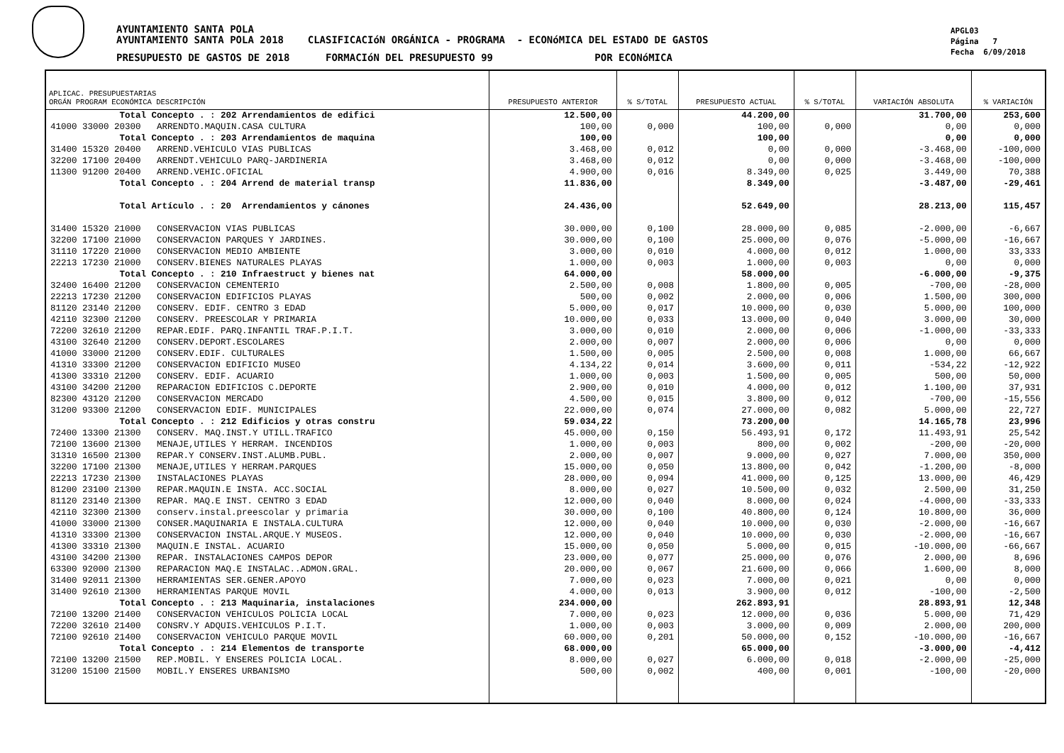AYUNTAMIENTO SANTA POLA
AYUNTAMIENTO SANTA POLA 2018 CLASIFICACIóN ORGÁNICA - PROGRAMA - ECONóMICA DEL ESTADO DE GASTOS
PRESUPUESTO DE GASTOS DE 2018 FORMACIóN DEL PRESUPUESTO 99 POR ECONóMICA
APGL03
Página 7
Fecha 6/09/2018
| APLICAC. PRESUPUESTARIAS ORGÁN PROGRAM ECONÓMICA DESCRIPCIÓN | PRESUPUESTO ANTERIOR | % S/TOTAL | PRESUPUESTO ACTUAL | % S/TOTAL | VARIACIÓN ABSOLUTA | % VARIACIÓN |
| --- | --- | --- | --- | --- | --- | --- |
| Total Concepto . : 202 Arrendamientos de edifici | 12.500,00 | | 44.200,00 | | 31.700,00 | 253,600 |
| 41000 33000 20300 ARRENDTO.MAQUIN.CASA CULTURA | 100,00 | 0,000 | 100,00 | 0,000 | 0,00 | 0,000 |
| Total Concepto . : 203 Arrendamientos de maquina | 100,00 | | 100,00 | | 0,00 | 0,000 |
| 31400 15320 20400 ARREND.VEHICULO VIAS PUBLICAS | 3.468,00 | 0,012 | 0,00 | 0,000 | -3.468,00 | -100,000 |
| 32200 17100 20400 ARRENDT.VEHICULO PARQ-JARDINERIA | 3.468,00 | 0,012 | 0,00 | 0,000 | -3.468,00 | -100,000 |
| 11300 91200 20400 ARREND.VEHIC.OFICIAL | 4.900,00 | 0,016 | 8.349,00 | 0,025 | 3.449,00 | 70,388 |
| Total Concepto . : 204 Arrend de material transp | 11.836,00 | | 8.349,00 | | -3.487,00 | -29,461 |
| Total Artículo . : 20 Arrendamientos y cánones | 24.436,00 | | 52.649,00 | | 28.213,00 | 115,457 |
| 31400 15320 21000 CONSERVACION VIAS PUBLICAS | 30.000,00 | 0,100 | 28.000,00 | 0,085 | -2.000,00 | -6,667 |
| 32200 17100 21000 CONSERVACION PARQUES Y JARDINES. | 30.000,00 | 0,100 | 25.000,00 | 0,076 | -5.000,00 | -16,667 |
| 31110 17220 21000 CONSERVACION MEDIO AMBIENTE | 3.000,00 | 0,010 | 4.000,00 | 0,012 | 1.000,00 | 33,333 |
| 22213 17230 21000 CONSERV.BIENES NATURALES PLAYAS | 1.000,00 | 0,003 | 1.000,00 | 0,003 | 0,00 | 0,000 |
| Total Concepto . : 210 Infraestruct y bienes nat | 64.000,00 | | 58.000,00 | | -6.000,00 | -9,375 |
| 32400 16400 21200 CONSERVACION CEMENTERIO | 2.500,00 | 0,008 | 1.800,00 | 0,005 | -700,00 | -28,000 |
| 22213 17230 21200 CONSERVACION EDIFICIOS PLAYAS | 500,00 | 0,002 | 2.000,00 | 0,006 | 1.500,00 | 300,000 |
| 81120 23140 21200 CONSERV. EDIF. CENTRO 3 EDAD | 5.000,00 | 0,017 | 10.000,00 | 0,030 | 5.000,00 | 100,000 |
| 42110 32300 21200 CONSERV. PREESCOLAR Y PRIMARIA | 10.000,00 | 0,033 | 13.000,00 | 0,040 | 3.000,00 | 30,000 |
| 72200 32610 21200 REPAR.EDIF. PARQ.INFANTIL TRAF.P.I.T. | 3.000,00 | 0,010 | 2.000,00 | 0,006 | -1.000,00 | -33,333 |
| 43100 32640 21200 CONSERV.DEPORT.ESCOLARES | 2.000,00 | 0,007 | 2.000,00 | 0,006 | 0,00 | 0,000 |
| 41000 33000 21200 CONSERV.EDIF. CULTURALES | 1.500,00 | 0,005 | 2.500,00 | 0,008 | 1.000,00 | 66,667 |
| 41310 33300 21200 CONSERVACION EDIFICIO MUSEO | 4.134,22 | 0,014 | 3.600,00 | 0,011 | -534,22 | -12,922 |
| 41300 33310 21200 CONSERV. EDIF. ACUARIO | 1.000,00 | 0,003 | 1.500,00 | 0,005 | 500,00 | 50,000 |
| 43100 34200 21200 REPARACION EDIFICIOS C.DEPORTE | 2.900,00 | 0,010 | 4.000,00 | 0,012 | 1.100,00 | 37,931 |
| 82300 43120 21200 CONSERVACION MERCADO | 4.500,00 | 0,015 | 3.800,00 | 0,012 | -700,00 | -15,556 |
| 31200 93300 21200 CONSERVACION EDIF. MUNICIPALES | 22.000,00 | 0,074 | 27.000,00 | 0,082 | 5.000,00 | 22,727 |
| Total Concepto . : 212 Edificios y otras constru | 59.034,22 | | 73.200,00 | | 14.165,78 | 23,996 |
| 72400 13300 21300 CONSERV. MAQ.INST.Y UTILL.TRAFICO | 45.000,00 | 0,150 | 56.493,91 | 0,172 | 11.493,91 | 25,542 |
| 72100 13600 21300 MENAJE,UTILES Y HERRAM. INCENDIOS | 1.000,00 | 0,003 | 800,00 | 0,002 | -200,00 | -20,000 |
| 31310 16500 21300 REPAR.Y CONSERV.INST.ALUMB.PUBL. | 2.000,00 | 0,007 | 9.000,00 | 0,027 | 7.000,00 | 350,000 |
| 32200 17100 21300 MENAJE,UTILES Y HERRAM.PARQUES | 15.000,00 | 0,050 | 13.800,00 | 0,042 | -1.200,00 | -8,000 |
| 22213 17230 21300 INSTALACIONES PLAYAS | 28.000,00 | 0,094 | 41.000,00 | 0,125 | 13.000,00 | 46,429 |
| 81200 23100 21300 REPAR.MAQUIN.E INSTA. ACC.SOCIAL | 8.000,00 | 0,027 | 10.500,00 | 0,032 | 2.500,00 | 31,250 |
| 81120 23140 21300 REPAR. MAQ.E INST. CENTRO 3 EDAD | 12.000,00 | 0,040 | 8.000,00 | 0,024 | -4.000,00 | -33,333 |
| 42110 32300 21300 conserv.instal.preescolar y primaria | 30.000,00 | 0,100 | 40.800,00 | 0,124 | 10.800,00 | 36,000 |
| 41000 33000 21300 CONSER.MAQUINARIA E INSTALA.CULTURA | 12.000,00 | 0,040 | 10.000,00 | 0,030 | -2.000,00 | -16,667 |
| 41310 33300 21300 CONSERVACION INSTAL.ARQUE.Y MUSEOS. | 12.000,00 | 0,040 | 10.000,00 | 0,030 | -2.000,00 | -16,667 |
| 41300 33310 21300 MAQUIN.E INSTAL. ACUARIO | 15.000,00 | 0,050 | 5.000,00 | 0,015 | -10.000,00 | -66,667 |
| 43100 34200 21300 REPAR. INSTALACIONES CAMPOS DEPOR | 23.000,00 | 0,077 | 25.000,00 | 0,076 | 2.000,00 | 8,696 |
| 63300 92000 21300 REPARACION MAQ.E INSTALAC..ADMON.GRAL. | 20.000,00 | 0,067 | 21.600,00 | 0,066 | 1.600,00 | 8,000 |
| 31400 92011 21300 HERRAMIENTAS SER.GENER.APOYO | 7.000,00 | 0,023 | 7.000,00 | 0,021 | 0,00 | 0,000 |
| 31400 92610 21300 HERRAMIENTAS PARQUE MOVIL | 4.000,00 | 0,013 | 3.900,00 | 0,012 | -100,00 | -2,500 |
| Total Concepto . : 213 Maquinaria, instalaciones | 234.000,00 | | 262.893,91 | | 28.893,91 | 12,348 |
| 72100 13200 21400 CONSERVACION VEHICULOS POLICIA LOCAL | 7.000,00 | 0,023 | 12.000,00 | 0,036 | 5.000,00 | 71,429 |
| 72200 32610 21400 CONSRV.Y ADQUIS.VEHICULOS P.I.T. | 1.000,00 | 0,003 | 3.000,00 | 0,009 | 2.000,00 | 200,000 |
| 72100 92610 21400 CONSERVACION VEHICULO PARQUE MOVIL | 60.000,00 | 0,201 | 50.000,00 | 0,152 | -10.000,00 | -16,667 |
| Total Concepto . : 214 Elementos de transporte | 68.000,00 | | 65.000,00 | | -3.000,00 | -4,412 |
| 72100 13200 21500 REP.MOBIL. Y ENSERES POLICIA LOCAL. | 8.000,00 | 0,027 | 6.000,00 | 0,018 | -2.000,00 | -25,000 |
| 31200 15100 21500 MOBIL.Y ENSERES URBANISMO | 500,00 | 0,002 | 400,00 | 0,001 | -100,00 | -20,000 |